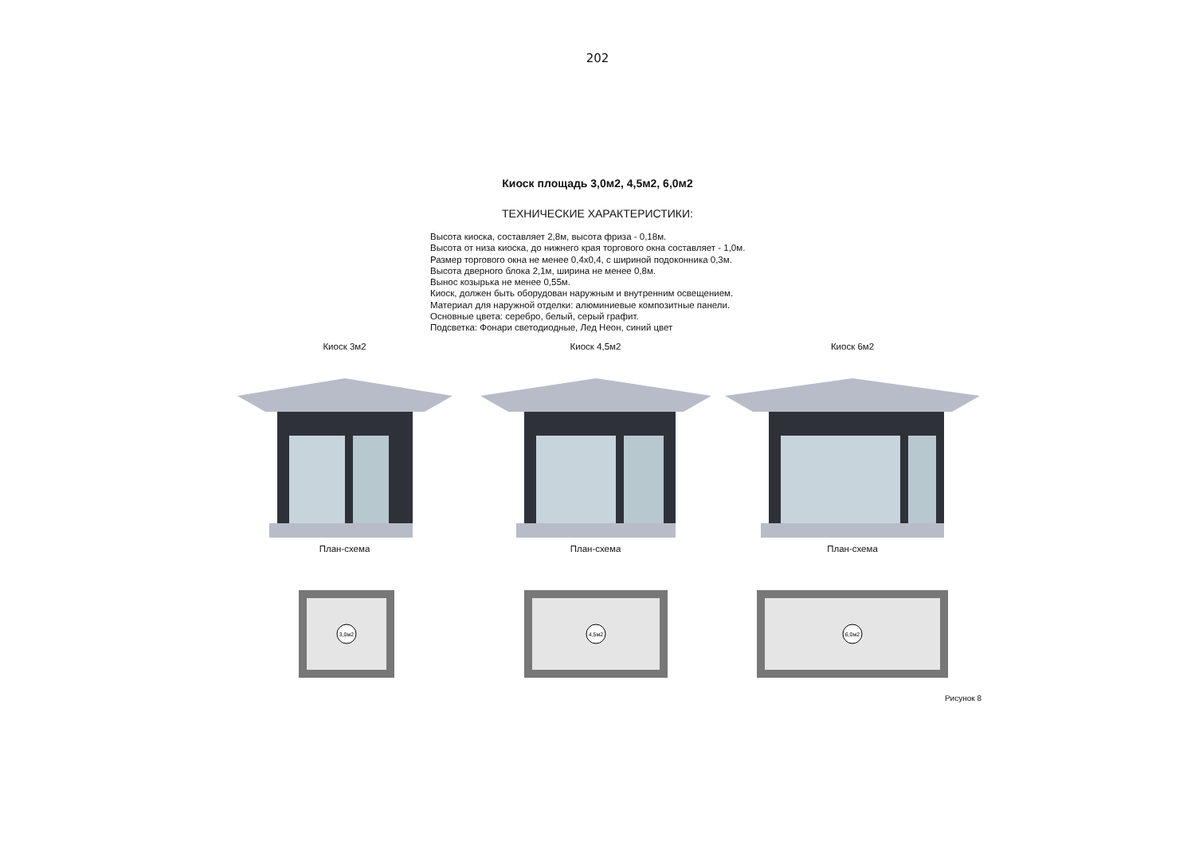202
Киоск площадь 3,0м2, 4,5м2, 6,0м2
ТЕХНИЧЕСКИЕ ХАРАКТЕРИСТИКИ:
Высота киоска, составляет 2,8м, высота фриза - 0,18м.
Высота от низа киоска, до нижнего края торгового окна составляет - 1,0м.
Размер торгового окна не менее 0,4х0,4, с шириной подоконника 0,3м.
Высота дверного блока 2,1м, ширина не менее 0,8м.
Вынос козырька не менее 0,55м.
Киоск, должен быть оборудован наружным и внутренним освещением.
Материал для наружной отделки: алюминиевые композитные панели.
Основные цвета: серебро, белый, серый графит.
Подсветка: Фонари светодиодные, Лед Неон, синий цвет
Киоск 3м2
План-схема
3,0м2
Киоск 4,5м2
План-схема
4,5м2
Киоск 6м2
План-схема
6,0м2
Рисунок 8